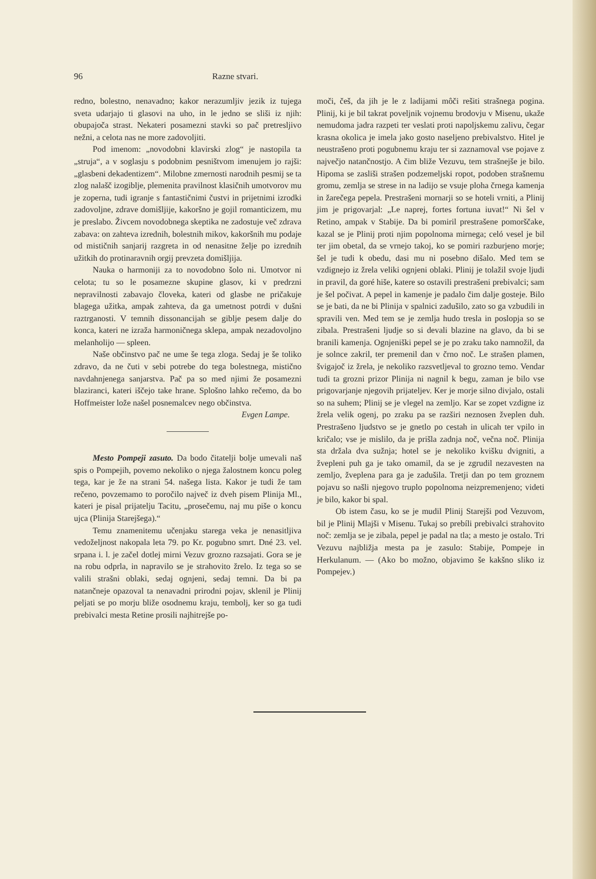96 Razne stvari.
redno, bolestno, nenavadno; kakor nerazumljiv jezik iz tujega sveta udarjajo ti glasovi na uho, in le jedno se sliši iz njih: obupajoča strast. Nekateri posamezni stavki so pač pretresljivo nežni, a celota nas ne more zadovoljiti.
Pod imenom: „novodobni klavirski zlog“ je nastopila ta „struja“, a v soglasju s podobnim pesništvom imenujem jo rajši: „glasbeni dekadentizem“. Milobne zmernosti narodnih pesmij se ta zlog nalašč izogiblje, plemenita pravilnost klasičnih umotvorov mu je zoperna, tudi igranje s fantastičnimi čustvi in prijetnimi izrodki zadovoljne, zdrave domišljije, kakoršno je gojil romanticizem, mu je preslabo. Živcem novodobnega skeptika ne zadostuje več zdrava zabava: on zahteva izrednih, bolestnih mikov, kakoršnih mu podaje od mističnih sanjarij razgreta in od nenasitne želje po izrednih užitkih do protinaravnih orgij prevzeta domišljija.
Nauka o harmoniji za to novodobno šolo ni. Umotvor ni celota; tu so le posamezne skupine glasov, ki v predrzni nepravilnosti zabavajo človeka, kateri od glasbe ne pričakuje blagega užitka, ampak zahteva, da ga umetnost potrdi v dušni raztrganosti. V temnih dissonancijah se giblje pesem dalje do konca, kateri ne izraža harmoničnega sklepa, ampak nezadovoljno melanholijo — spleen.
Naše občinstvo pač ne ume še tega zloga. Sedaj je še toliko zdravo, da ne čuti v sebi potrebe do tega bolestnega, mistično navdahnjenega sanjarstva. Pač pa so med njimi že posamezni blaziranci, kateri iščejo take hrane. Splošno lahko rečemo, da bo Hoffmeister lože našel posnemalcev nego občinstva.
Evgen Lampe.
Mesto Pompeji zasuto. Da bodo čitatelji bolje umevali naš spis o Pompejih, povemo nekoliko o njega žalostnem koncu poleg tega, kar je že na strani 54. našega lista. Kakor je tudi že tam rečeno, povzemamo to poročilo največ iz dveh pisem Plinija Ml., kateri je pisal prijatelju Tacitu, „prosečemu, naj mu piše o koncu ujca (Plinija Starejšega).“
Temu znamenitemu učenjaku starega veka je nenasitljiva vedoželjnost nakopala leta 79. po Kr. pogubno smrt. Dné 23. vel. srpana i. l. je začel dotlej mirni Vezuv grozno razsajati. Gora se je na robu odprla, in napravilo se je strahovito žrelo. Iz tega so se valili strašni oblaki, sedaj ognjeni, sedaj temni. Da bi pa natančneje opazoval ta nenavadni prirodni pojav, sklenil je Plinij peljati se po morju bliže osodnemu kraju, tembolj, ker so ga tudi prebivalci mesta Retine prosili najhitrejše po-
moči, češ, da jih je le z ladijami môči rešiti strašnega pogina. Plinij, ki je bil takrat poveljnik vojnemu brodovju v Misenu, ukaže nemudoma jadra razpeti ter veslati proti napoljskemu zalivu, čegar krasna okolica je imela jako gosto naseljeno prebivalstvo. Hitel je neustrašeno proti pogubnemu kraju ter si zaznamoval vse pojave z največjo natančnostjo. A čim bliže Vezuvu, tem strašnejše je bilo. Hipoma se zasliši strašen podzemeljski ropot, podoben strašnemu gromu, zemlja se strese in na ladijo se vsuje ploha črnega kamenja in žarečega pepela. Prestrašeni mornarji so se hoteli vrniti, a Plinij jim je prigovarjal: „Le naprej, fortes fortuna iuvat!“ Ni šel v Retino, ampak v Stabije. Da bi pomiril prestrašene pomorščake, kazal se je Plinij proti njim popolnoma mirnega; celó vesel je bil ter jim obetal, da se vrnejo takoj, ko se pomiri razburjeno morje; šel je tudi k obedu, dasi mu ni posebno dišalo. Med tem se vzdignejo iz žrela veliki ognjeni oblaki. Plinij je tolažil svoje ljudi in pravil, da goré hiše, katere so ostavili prestrašeni prebivalci; sam je šel počivat. A pepel in kamenje je padalo čim dalje gosteje. Bilo se je bati, da ne bi Plinija v spalnici zadušilo, zato so ga vzbudili in spravili ven. Med tem se je zemlja hudo tresla in poslopja so se zibala. Prestrašeni ljudje so si devali blazine na glavo, da bi se branili kamenja. Ognjeniški pepel se je po zraku tako namnožil, da je solnce zakril, ter premenil dan v črno noč. Le strašen plamen, švigajoč iz žrela, je nekoliko razsvetljeval to grozno temo. Vendar tudi ta grozni prizor Plinija ni nagnil k begu, zaman je bilo vse prigovarjanje njegovih prijateljev. Ker je morje silno divjalo, ostali so na suhem; Plinij se je vlegel na zemljo. Kar se zopet vzdigne iz žrela velik ogenj, po zraku pa se razširi neznosen žveplen duh. Prestrašeno ljudstvo se je gnetlo po cestah in ulicah ter vpilo in kričalo; vse je mislilo, da je prišla zadnja noč, večna noč. Plinija sta držala dva sužnja; hotel se je nekoliko kvišku dvigniti, a žvepleni puh ga je tako omamil, da se je zgrudil nezavesten na zemljo, žveplena para ga je zadušila. Tretji dan po tem groznem pojavu so našli njegovo truplo popolnoma neizpremenjeno; videti je bilo, kakor bi spal.
Ob istem času, ko se je mudil Plinij Starejši pod Vezuvom, bil je Plinij Mlajši v Misenu. Tukaj so prebíli prebivalci strahovito noč: zemlja se je zibala, pepel je padal na tla; a mesto je ostalo. Tri Vezuvu najbližja mesta pa je zasulo: Stabije, Pompeje in Herkulanum. — (Ako bo možno, objavimo še kakšno sliko iz Pompejev.)